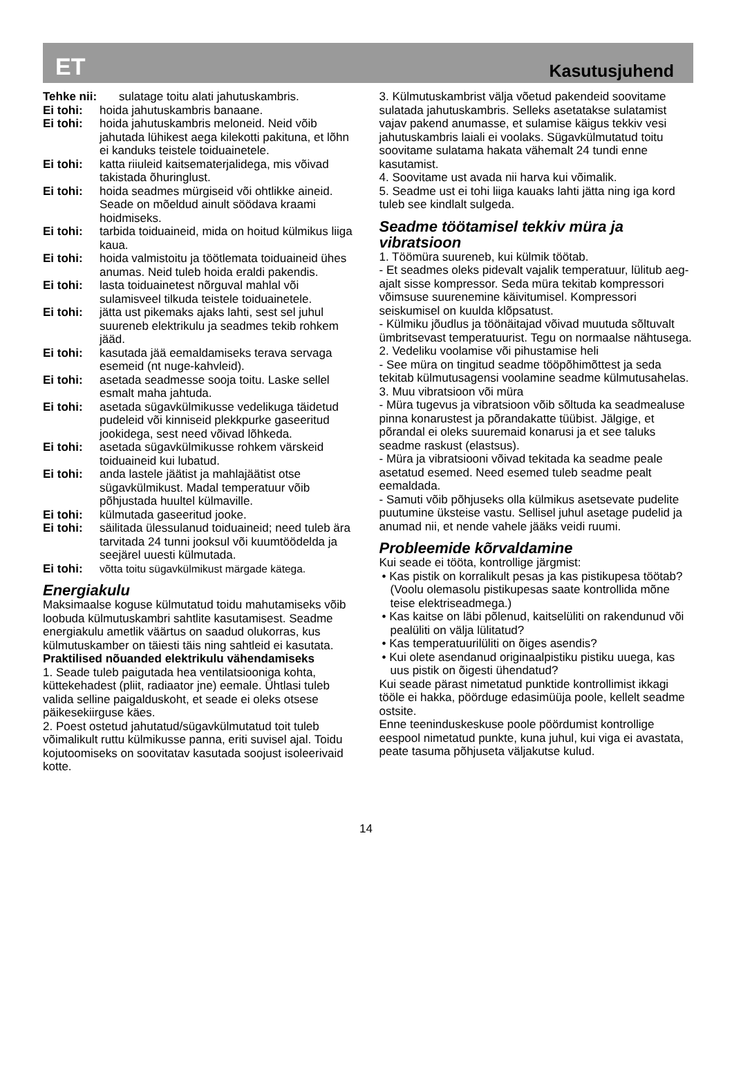ET Kasutusjuhend
Tehke nii: sulatage toitu alati jahutuskambris.
Ei tohi: hoida jahutuskambris banaane.
Ei tohi: hoida jahutuskambris meloneid. Neid võib jahutada lühikest aega kilekotti pakituna, et lõhn ei kanduks teistele toiduainetele.
Ei tohi: katta riiuleid kaitsematerjalidega, mis võivad takistada õhuringlust.
Ei tohi: hoida seadmes mürgiseid või ohtlikke aineid. Seade on mõeldud ainult söödava kraami hoidmiseks.
Ei tohi: tarbida toiduaineid, mida on hoitud külmikus liiga kaua.
Ei tohi: hoida valmistoitu ja töötlemata toiduaineid ühes anumas. Neid tuleb hoida eraldi pakendis.
Ei tohi: lasta toiduainetest nõrguval mahlal või sulamisveel tilkuda teistele toiduainetele.
Ei tohi: jätta ust pikemaks ajaks lahti, sest sel juhul suureneb elektrikulu ja seadmes tekib rohkem jääd.
Ei tohi: kasutada jää eemaldamiseks terava servaga esemeid (nt nuge-kahvleid).
Ei tohi: asetada seadmesse sooja toitu. Laske sellel esmalt maha jahtuda.
Ei tohi: asetada sügavkülmikusse vedelikuga täidetud pudeleid või kinniseid plekkpurke gaseeritud jookidega, sest need võivad lõhkeda.
Ei tohi: asetada sügavkülmikusse rohkem värskeid toiduaineid kui lubatud.
Ei tohi: anda lastele jäätist ja mahlajäätist otse sügavkülmikust. Madal temperatuur võib põhjustada huultel külmaville.
Ei tohi: külmutada gaseeritud jooke.
Ei tohi: säilitada ülessulanud toiduaineid; need tuleb ära tarvitada 24 tunni jooksul või kuumtöödelda ja seejärel uuesti külmutada.
Ei tohi: võtta toitu sügavkülmikust märgade kätega.
Energiakulu
Maksimaalse koguse külmutatud toidu mahutamiseks võib loobuda külmutuskambri sahtlite kasutamisest. Seadme energiakulu ametlik väärtus on saadud olukorras, kus külmutuskamber on täiesti täis ning sahtleid ei kasutata.
Praktilised nõuanded elektrikulu vähendamiseks
1. Seade tuleb paigutada hea ventilatsiooniga kohta, küttekehadest (pliit, radiaator jne) eemale. Ühtlasi tuleb valida selline paigalduskoht, et seade ei oleks otsese päikesekiirguse käes.
2. Poest ostetud jahutatud/sügavkülmutatud toit tuleb võimalikult ruttu külmikusse panna, eriti suvisel ajal. Toidu kojutoomiseks on soovitatav kasutada soojust isoleerivaid kotte.
3. Külmutuskambrist välja võetud pakendeid soovitame sulatada jahutuskambris. Selleks asetatakse sulatamist vajav pakend anumasse, et sulamise käigus tekkiv vesi jahutuskambris laiali ei voolaks. Sügavkülmutatud toitu soovitame sulatama hakata vähemalt 24 tundi enne kasutamist.
4. Soovitame ust avada nii harva kui võimalik.
5. Seadme ust ei tohi liiga kauaks lahti jätta ning iga kord tuleb see kindlalt sulgeda.
Seadme töötamisel tekkiv müra ja vibratsioon
1. Töömüra suureneb, kui külmik töötab.
- Et seadmes oleks pidevalt vajalik temperatuur, lülitub aeg-ajalt sisse kompressor. Seda müra tekitab kompressori võimsuse suurenemine käivitumisel. Kompressori seiskumisel on kuulda klõpsatust.
- Külmiku jõudlus ja töönäitajad võivad muutuda sõltuvalt ümbritsevast temperatuurist. Tegu on normaalse nähtusega.
2. Vedeliku voolamise või pihustamise heli
- See müra on tingitud seadme tööpõhimõttest ja seda tekitab külmutusagensi voolamine seadme külmutusahelas.
3. Muu vibratsioon või müra
- Müra tugevus ja vibratsioon võib sõltuda ka seadmealuse pinna konarustest ja põrandakatte tüübist. Jälgige, et põrandal ei oleks suuremaid konarusi ja et see taluks seadme raskust (elastsus).
- Müra ja vibratsiooni võivad tekitada ka seadme peale asetatud esemed. Need esemed tuleb seadme pealt eemaldada.
- Samuti võib põhjuseks olla külmikus asetsevate pudelite puutumine üksteise vastu. Sellisel juhul asetage pudelid ja anumad nii, et nende vahele jääks veidi ruumi.
Probleemide kõrvaldamine
Kui seade ei tööta, kontrollige järgmist:
• Kas pistik on korralikult pesas ja kas pistikupesa töötab? (Voolu olemasolu pistikupesas saate kontrollida mõne teise elektriseadmega.)
• Kas kaitse on läbi põlenud, kaitselüliti on rakendunud või pealüliti on välja lülitatud?
• Kas temperatuurilüliti on õiges asendis?
• Kui olete asendanud originaalpistiku pistiku uuega, kas uus pistik on õigesti ühendatud?
Kui seade pärast nimetatud punktide kontrollimist ikkagi tööle ei hakka, pöörduge edasimüüja poole, kellelt seadme ostsite.
Enne teeninduskeskuse poole pöördumist kontrollige eespool nimetatud punkte, kuna juhul, kui viga ei avastata, peate tasuma põhjuseta väljakutse kulud.
14